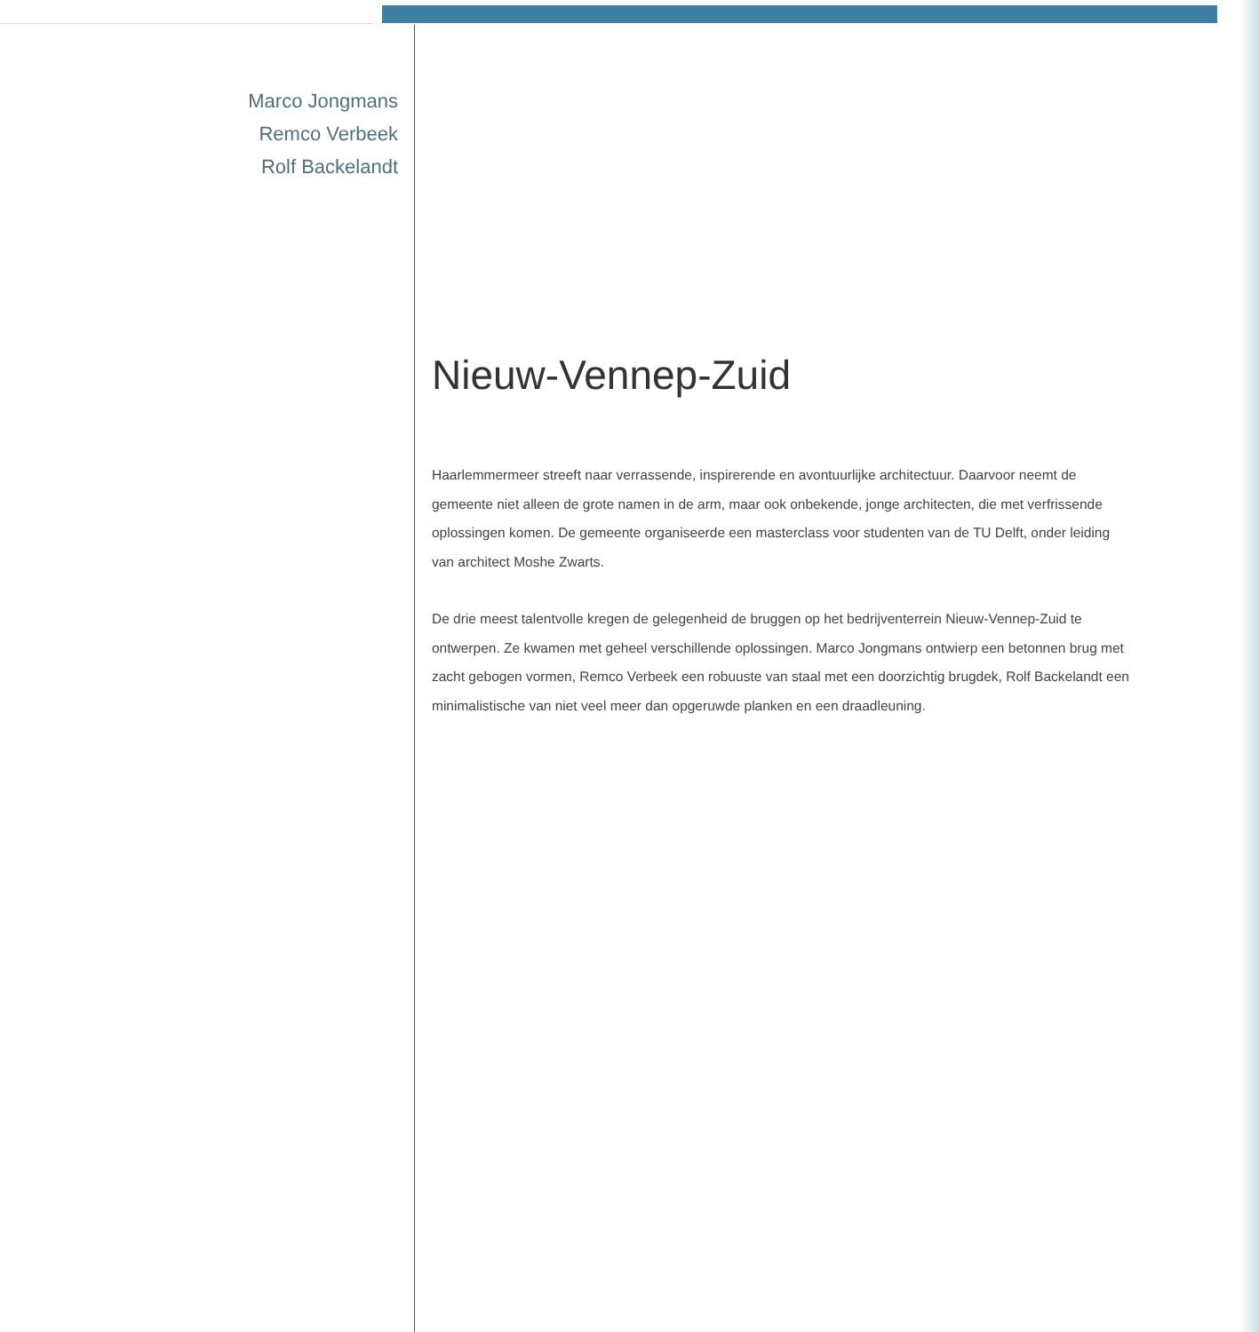Marco Jongmans
Remco Verbeek
Rolf Backelandt
Nieuw-Vennep-Zuid
Haarlemmermeer streeft naar verrassende, inspirerende en avontuurlijke architectuur. Daarvoor neemt de gemeente niet alleen de grote namen in de arm, maar ook onbekende, jonge architecten, die met verfrissende oplossingen komen. De gemeente organiseerde een masterclass voor studenten van de TU Delft, onder leiding van architect Moshe Zwarts.
De drie meest talentvolle kregen de gelegenheid de bruggen op het bedrijventerrein Nieuw-Vennep-Zuid te ontwerpen. Ze kwamen met geheel verschillende oplossingen. Marco Jongmans ontwierp een betonnen brug met zacht gebogen vormen, Remco Verbeek een robuuste van staal met een doorzichtig brugdek, Rolf Backelandt een minimalistische van niet veel meer dan opgeruwde planken en een draadleuning.